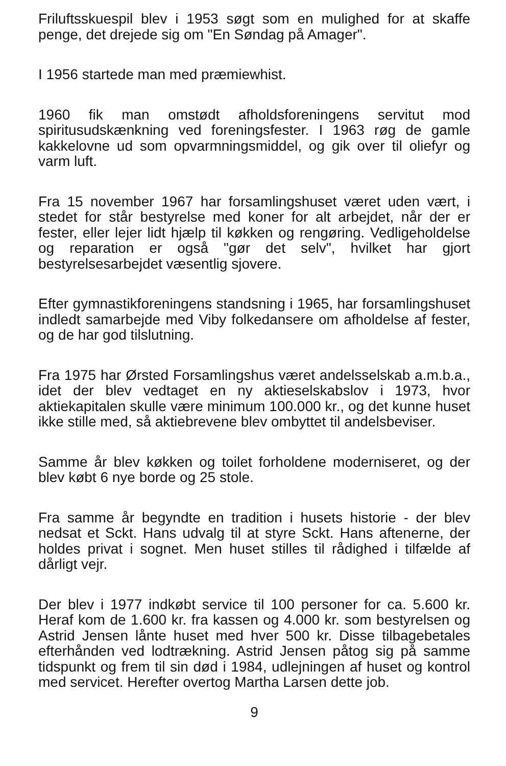Friluftsskuespil blev i 1953 søgt som en mulighed for at skaffe penge, det drejede sig om "En Søndag på Amager".
I 1956 startede man med præmiewhist.
1960 fik man omstødt afholdsforeningens servitut mod spiritusudskænkning ved foreningsfester. I 1963 røg de gamle kakkelovne ud som opvarmningsmiddel, og gik over til oliefyr og varm luft.
Fra 15 november 1967 har forsamlingshuset været uden vært, i stedet for står bestyrelse med koner for alt arbejdet, når der er fester, eller lejer lidt hjælp til køkken og rengøring. Vedligeholdelse og reparation er også "gør det selv", hvilket har gjort bestyrelsesarbejdet væsentlig sjovere.
Efter gymnastikforeningens standsning i 1965, har forsamlingshuset indledt samarbejde med Viby folkedansere om afholdelse af fester, og de har god tilslutning.
Fra 1975 har Ørsted Forsamlingshus været andelsselskab a.m.b.a., idet der blev vedtaget en ny aktieselskabslov i 1973, hvor aktiekapitalen skulle være minimum 100.000 kr., og det kunne huset ikke stille med, så aktiebrevene blev ombyttet til andelsbeviser.
Samme år blev køkken og toilet forholdene moderniseret, og der blev købt 6 nye borde og 25 stole.
Fra samme år begyndte en tradition i husets historie - der blev nedsat et Sckt. Hans udvalg til at styre Sckt. Hans aftenerne, der holdes privat i sognet. Men huset stilles til rådighed i tilfælde af dårligt vejr.
Der blev i 1977 indkøbt service til 100 personer for ca. 5.600 kr. Heraf kom de 1.600 kr. fra kassen og 4.000 kr. som bestyrelsen og Astrid Jensen lånte huset med hver 500 kr. Disse tilbagebetales efterhånden ved lodtrækning. Astrid Jensen påtog sig på samme tidspunkt og frem til sin død i 1984, udlejningen af huset og kontrol med servicet. Herefter overtog Martha Larsen dette job.
9